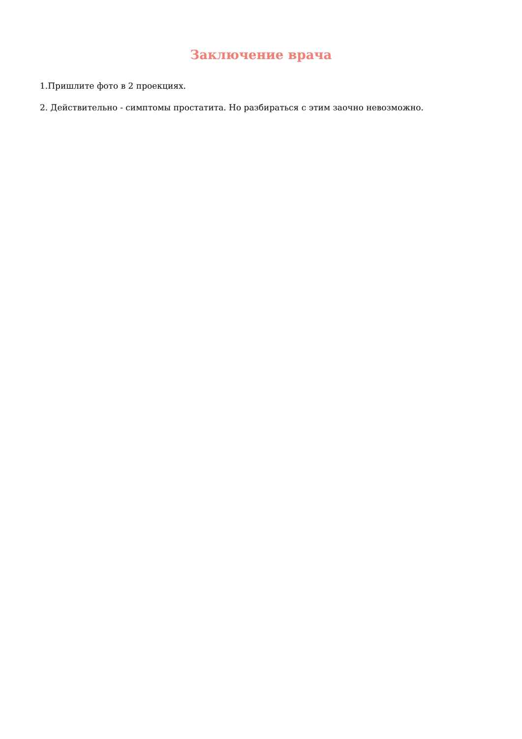Заключение врача
1.Пришлите фото в 2 проекциях.
2. Действительно - симптомы простатита. Но разбираться с этим заочно невозможно.